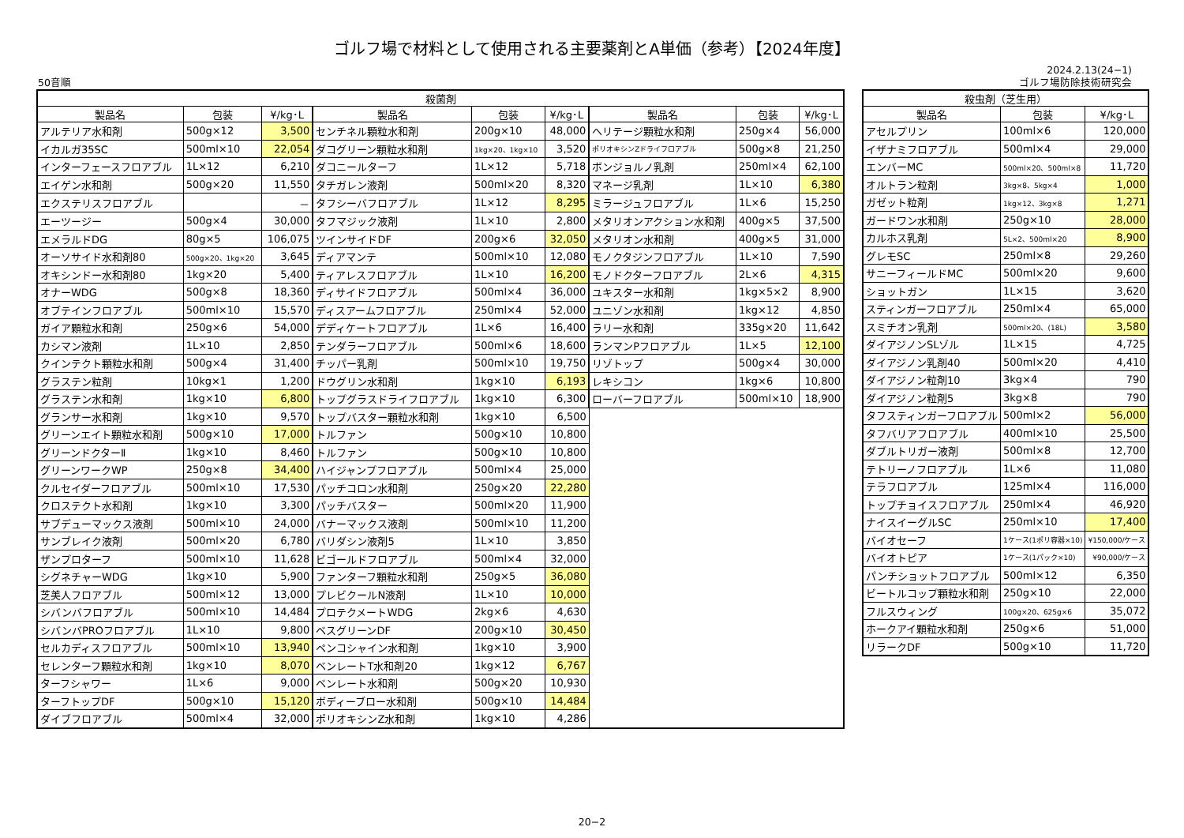ゴルフ場で材料として使用される主要薬剤とA単価（参考）【2024年度】
50音順 2024.2.13(24−1)
ゴルフ場防除技術研究会
| 殺菌剤 | | | | | | | | |
| --- | --- | --- | --- | --- | --- | --- | --- | --- |
| 製品名 | 包装 | ¥/kg･L | 製品名 | 包装 | ¥/kg･L | 製品名 | 包装 | ¥/kg･L |
| アルテリア水和剤 | 500g×12 | 3,500 | センチネル顆粒水和剤 | 200g×10 | 48,000 | ヘリテージ顆粒水和剤 | 250g×4 | 56,000 |
| イカルガ35SC | 500ml×10 | 22,054 | ダコグリーン顆粒水和剤 | 1kg×20、1kg×10 | 3,520 | ポリオキシンZドライフロアブル | 500g×8 | 21,250 |
| インターフェースフロアブル | 1L×12 | 6,210 | ダコニールターフ | 1L×12 | 5,718 | ボンジョルノ乳剤 | 250ml×4 | 62,100 |
| エイゲン水和剤 | 500g×20 | 11,550 | タチガレン液剤 | 500ml×20 | 8,320 | マネージ乳剤 | 1L×10 | 6,380 |
| エクステリスフロアブル | | － | タフシーバフロアブル | 1L×12 | 8,295 | ミラージュフロアブル | 1L×6 | 15,250 |
| エーツージー | 500g×4 | 30,000 | タフマジック液剤 | 1L×10 | 2,800 | メタリオンアクション水和剤 | 400g×5 | 37,500 |
| エメラルドDG | 80g×5 | 106,075 | ツインサイドDF | 200g×6 | 32,050 | メタリオン水和剤 | 400g×5 | 31,000 |
| オーソサイド水和剤80 | 500g×20、1kg×20 | 3,645 | ディアマンテ | 500ml×10 | 12,080 | モノクタジンフロアブル | 1L×10 | 7,590 |
| オキシンドー水和剤80 | 1kg×20 | 5,400 | ティアレスフロアブル | 1L×10 | 16,200 | モノドクターフロアブル | 2L×6 | 4,315 |
| オナーWDG | 500g×8 | 18,360 | ディサイドフロアブル | 500ml×4 | 36,000 | ユキスター水和剤 | 1kg×5×2 | 8,900 |
| オブテインフロアブル | 500ml×10 | 15,570 | ディスアームフロアブル | 250ml×4 | 52,000 | ユニゾン水和剤 | 1kg×12 | 4,850 |
| ガイア顆粒水和剤 | 250g×6 | 54,000 | デディケートフロアブル | 1L×6 | 16,400 | ラリー水和剤 | 335g×20 | 11,642 |
| カシマン液剤 | 1L×10 | 2,850 | テンダラーフロアブル | 500ml×6 | 18,600 | ランマンPフロアブル | 1L×5 | 12,100 |
| クインテクト顆粒水和剤 | 500g×4 | 31,400 | チッパー乳剤 | 500ml×10 | 19,750 | リゾトップ | 500g×4 | 30,000 |
| グラステン粒剤 | 10kg×1 | 1,200 | ドウグリン水和剤 | 1kg×10 | 6,193 | レキシコン | 1kg×6 | 10,800 |
| グラステン水和剤 | 1kg×10 | 6,800 | トップグラスドライフロアブル | 1kg×10 | 6,300 | ローバーフロアブル | 500ml×10 | 18,900 |
| グランサー水和剤 | 1kg×10 | 9,570 | トップバスター顆粒水和剤 | 1kg×10 | 6,500 | | | |
| グリーンエイト顆粒水和剤 | 500g×10 | 17,000 | トルファン | 500g×10 | 10,800 | | | |
| グリーンドクターⅡ | 1kg×10 | 8,460 | トルファン | 500g×10 | 10,800 | | | |
| グリーンワークWP | 250g×8 | 34,400 | ハイジャンプフロアブル | 500ml×4 | 25,000 | | | |
| クルセイダーフロアブル | 500ml×10 | 17,530 | パッチコロン水和剤 | 250g×20 | 22,280 | | | |
| クロステクト水和剤 | 1kg×10 | 3,300 | パッチバスター | 500ml×20 | 11,900 | | | |
| サブデューマックス液剤 | 500ml×10 | 24,000 | バナーマックス液剤 | 500ml×10 | 11,200 | | | |
| サンブレイク液剤 | 500ml×20 | 6,780 | バリダシン液剤5 | 1L×10 | 3,850 | | | |
| ザンプロターフ | 500ml×10 | 11,628 | ビゴールドフロアブル | 500ml×4 | 32,000 | | | |
| シグネチャーWDG | 1kg×10 | 5,900 | ファンターフ顆粒水和剤 | 250g×5 | 36,080 | | | |
| 芝美人フロアブル | 500ml×12 | 13,000 | プレビクールN液剤 | 1L×10 | 10,000 | | | |
| シバンバフロアブル | 500ml×10 | 14,484 | プロテクメートWDG | 2kg×6 | 4,630 | | | |
| シバンバPROフロアブル | 1L×10 | 9,800 | ベスグリーンDF | 200g×10 | 30,450 | | | |
| セルカディスフロアブル | 500ml×10 | 13,940 | ペンコシャイン水和剤 | 1kg×10 | 3,900 | | | |
| セレンターフ顆粒水和剤 | 1kg×10 | 8,070 | ベンレートT水和剤20 | 1kg×12 | 6,767 | | | |
| ターフシャワー | 1L×6 | 9,000 | ベンレート水和剤 | 500g×20 | 10,930 | | | |
| ターフトップDF | 500g×10 | 15,120 | ボディーブロー水和剤 | 500g×10 | 14,484 | | | |
| ダイブフロアブル | 500ml×4 | 32,000 | ポリオキシンZ水和剤 | 1kg×10 | 4,286 | | | |
| 殺虫剤（芝生用） | | |
| --- | --- | --- |
| 製品名 | 包装 | ¥/kg･L |
| アセルプリン | 100ml×6 | 120,000 |
| イザナミフロアブル | 500ml×4 | 29,000 |
| エンバーMC | 500ml×20、500ml×8 | 11,720 |
| オルトラン粒剤 | 3kg×8、5kg×4 | 1,000 |
| ガゼット粒剤 | 1kg×12、3kg×8 | 1,271 |
| ガードワン水和剤 | 250g×10 | 28,000 |
| カルホス乳剤 | 5L×2、500ml×20 | 8,900 |
| グレモSC | 250ml×8 | 29,260 |
| サニーフィールドMC | 500ml×20 | 9,600 |
| ショットガン | 1L×15 | 3,620 |
| スティンガーフロアブル | 250ml×4 | 65,000 |
| スミチオン乳剤 | 500ml×20、(18L) | 3,580 |
| ダイアジノンSLゾル | 1L×15 | 4,725 |
| ダイアジノン乳剤40 | 500ml×20 | 4,410 |
| ダイアジノン粒剤10 | 3kg×4 | 790 |
| ダイアジノン粒剤5 | 3kg×8 | 790 |
| タフスティンガーフロアブル | 500ml×2 | 56,000 |
| タフバリアフロアブル | 400ml×10 | 25,500 |
| ダブルトリガー液剤 | 500ml×8 | 12,700 |
| テトリーノフロアブル | 1L×6 | 11,080 |
| テラフロアブル | 125ml×4 | 116,000 |
| トップチョイスフロアブル | 250ml×4 | 46,920 |
| ナイスイーグルSC | 250ml×10 | 17,400 |
| バイオセーフ | 1ケース(1ポリ容器×10) | ¥150,000/ケース |
| バイオトピア | 1ケース(1パック×10) | ¥90,000/ケース |
| パンチショットフロアブル | 500ml×12 | 6,350 |
| ビートルコップ顆粒水和剤 | 250g×10 | 22,000 |
| フルスウィング | 100g×20、625g×6 | 35,072 |
| ホークアイ顆粒水和剤 | 250g×6 | 51,000 |
| リラークDF | 500g×10 | 11,720 |
20−2